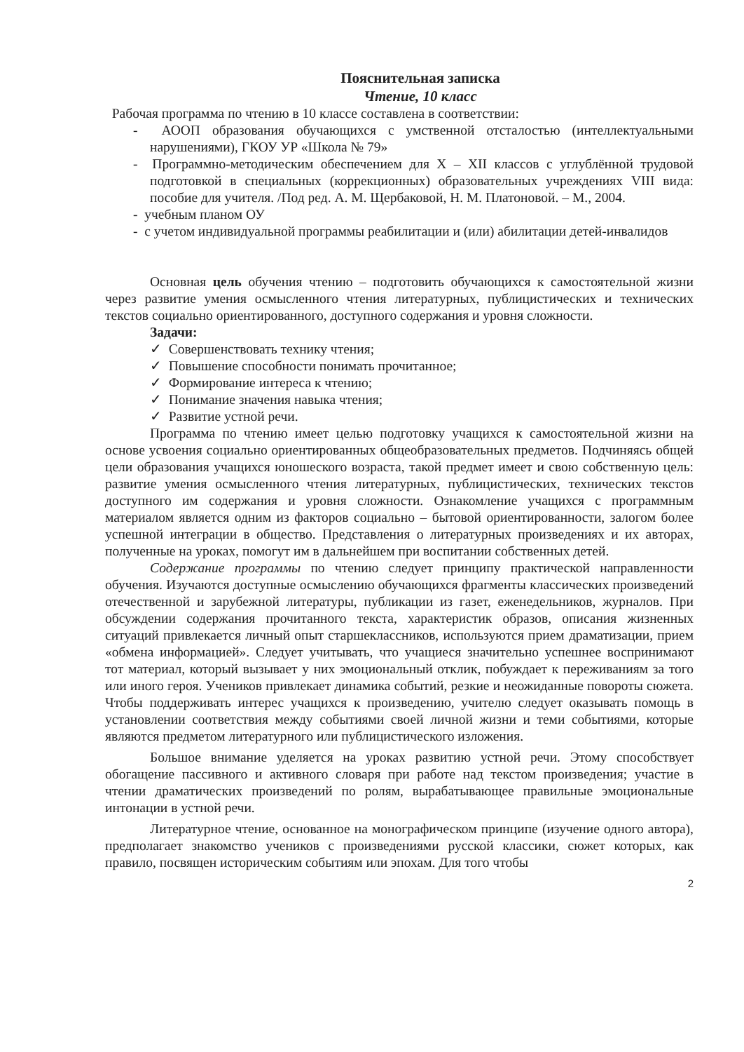Пояснительная записка
Чтение, 10 класс
Рабочая программа по чтению в 10 классе составлена в соответствии:
- АООП образования обучающихся с умственной отсталостью (интеллектуальными нарушениями), ГКОУ УР «Школа № 79»
- Программно-методическим обеспечением для X – XII классов с углублённой трудовой подготовкой в специальных (коррекционных) образовательных учреждениях VIII вида: пособие для учителя. /Под ред. А. М. Щербаковой, Н. М. Платоновой. – М., 2004.
- учебным планом ОУ
- с учетом индивидуальной программы реабилитации и (или) абилитации детей-инвалидов
Основная цель обучения чтению – подготовить обучающихся к самостоятельной жизни через развитие умения осмысленного чтения литературных, публицистических и технических текстов социально ориентированного, доступного содержания и уровня сложности.
Задачи:
✓ Совершенствовать технику чтения;
✓ Повышение способности понимать прочитанное;
✓ Формирование интереса к чтению;
✓ Понимание значения навыка чтения;
✓ Развитие устной речи.
Программа по чтению имеет целью подготовку учащихся к самостоятельной жизни на основе усвоения социально ориентированных общеобразовательных предметов. Подчиняясь общей цели образования учащихся юношеского возраста, такой предмет имеет и свою собственную цель: развитие умения осмысленного чтения литературных, публицистических, технических текстов доступного им содержания и уровня сложности. Ознакомление учащихся с программным материалом является одним из факторов социально – бытовой ориентированности, залогом более успешной интеграции в общество. Представления о литературных произведениях и их авторах, полученные на уроках, помогут им в дальнейшем при воспитании собственных детей.
Содержание программы по чтению следует принципу практической направленности обучения. Изучаются доступные осмыслению обучающихся фрагменты классических произведений отечественной и зарубежной литературы, публикации из газет, еженедельников, журналов. При обсуждении содержания прочитанного текста, характеристик образов, описания жизненных ситуаций привлекается личный опыт старшеклассников, используются прием драматизации, прием «обмена информацией». Следует учитывать, что учащиеся значительно успешнее воспринимают тот материал, который вызывает у них эмоциональный отклик, побуждает к переживаниям за того или иного героя. Учеников привлекает динамика событий, резкие и неожиданные повороты сюжета. Чтобы поддерживать интерес учащихся к произведению, учителю следует оказывать помощь в установлении соответствия между событиями своей личной жизни и теми событиями, которые являются предметом литературного или публицистического изложения.
Большое внимание уделяется на уроках развитию устной речи. Этому способствует обогащение пассивного и активного словаря при работе над текстом произведения; участие в чтении драматических произведений по ролям, вырабатывающее правильные эмоциональные интонации в устной речи.
Литературное чтение, основанное на монографическом принципе (изучение одного автора), предполагает знакомство учеников с произведениями русской классики, сюжет которых, как правило, посвящен историческим событиям или эпохам. Для того чтобы
2